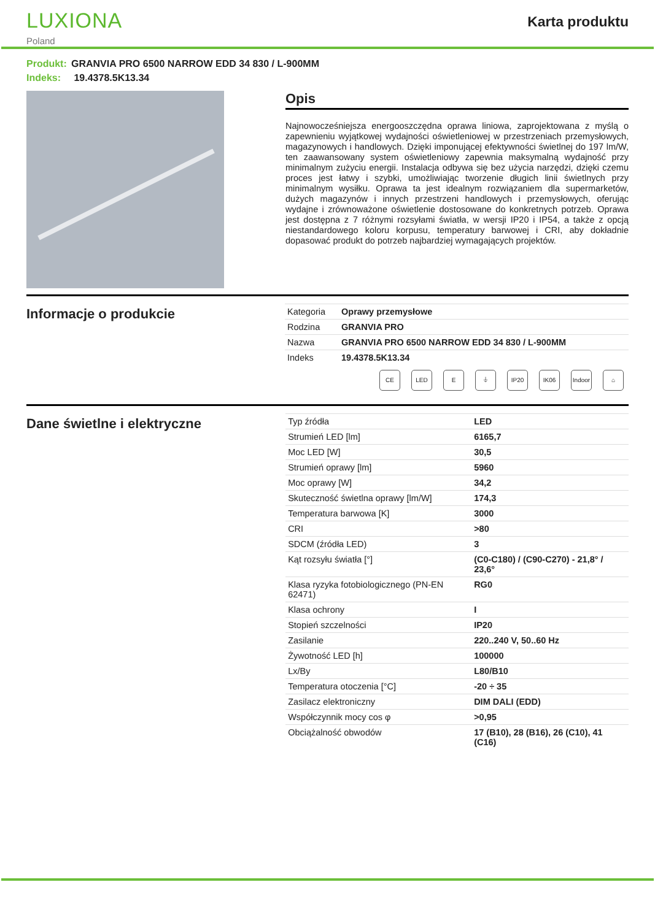LUXIONA
Poland
Karta produktu
Produkt: GRANVIA PRO 6500 NARROW EDD 34 830 / L-900MM
Indeks: 19.4378.5K13.34
Opis
Najnowocześniejsza energooszczędna oprawa liniowa, zaprojektowana z myślą o zapewnieniu wyjątkowej wydajności oświetleniowej w przestrzeniach przemysłowych, magazynowych i handlowych. Dzięki imponującej efektywności świetlnej do 197 lm/W, ten zaawansowany system oświetleniowy zapewnia maksymalną wydajność przy minimalnym zużyciu energii. Instalacja odbywa się bez użycia narzędzi, dzięki czemu proces jest łatwy i szybki, umożliwiając tworzenie długich linii świetlnych przy minimalnym wysiłku. Oprawa ta jest idealnym rozwiązaniem dla supermarketów, dużych magazynów i innych przestrzeni handlowych i przemysłowych, oferując wydajne i zrównoważone oświetlenie dostosowane do konkretnych potrzeb. Oprawa jest dostępna z 7 różnymi rozsyłami światła, w wersji IP20 i IP54, a także z opcją niestandardowego koloru korpusu, temperatury barwowej i CRI, aby dokładnie dopasować produkt do potrzeb najbardziej wymagających projektów.
Informacje o produkcie
| Kategoria | Oprawy przemysłowe |
| Rodzina | GRANVIA PRO |
| Nazwa | GRANVIA PRO 6500 NARROW EDD 34 830 / L-900MM |
| Indeks | 19.4378.5K13.34 |
CE LED E ⏚ IP20 IK06 Indoor
⌂
Dane świetlne i elektryczne
| Typ źródła | LED |
| Strumień LED [lm] | 6165,7 |
| Moc LED [W] | 30,5 |
| Strumień oprawy [lm] | 5960 |
| Moc oprawy [W] | 34,2 |
| Skuteczność świetlna oprawy [lm/W] | 174,3 |
| Temperatura barwowa [K] | 3000 |
| CRI | >80 |
| SDCM (źródła LED) | 3 |
| Kąt rozsyłu światła [°] | (C0-C180) / (C90-C270) - 21,8° / 23,6° |
| Klasa ryzyka fotobiologicznego (PN-EN 62471) | RG0 |
| Klasa ochrony | I |
| Stopień szczelności | IP20 |
| Zasilanie | 220..240 V, 50..60 Hz |
| Żywotność LED [h] | 100000 |
| Lx/By | L80/B10 |
| Temperatura otoczenia [°C] | -20 ÷ 35 |
| Zasilacz elektroniczny | DIM DALI (EDD) |
| Współczynnik mocy cos φ | >0,95 |
| Obciążalność obwodów | 17 (B10), 28 (B16), 26 (C10), 41 (C16) |